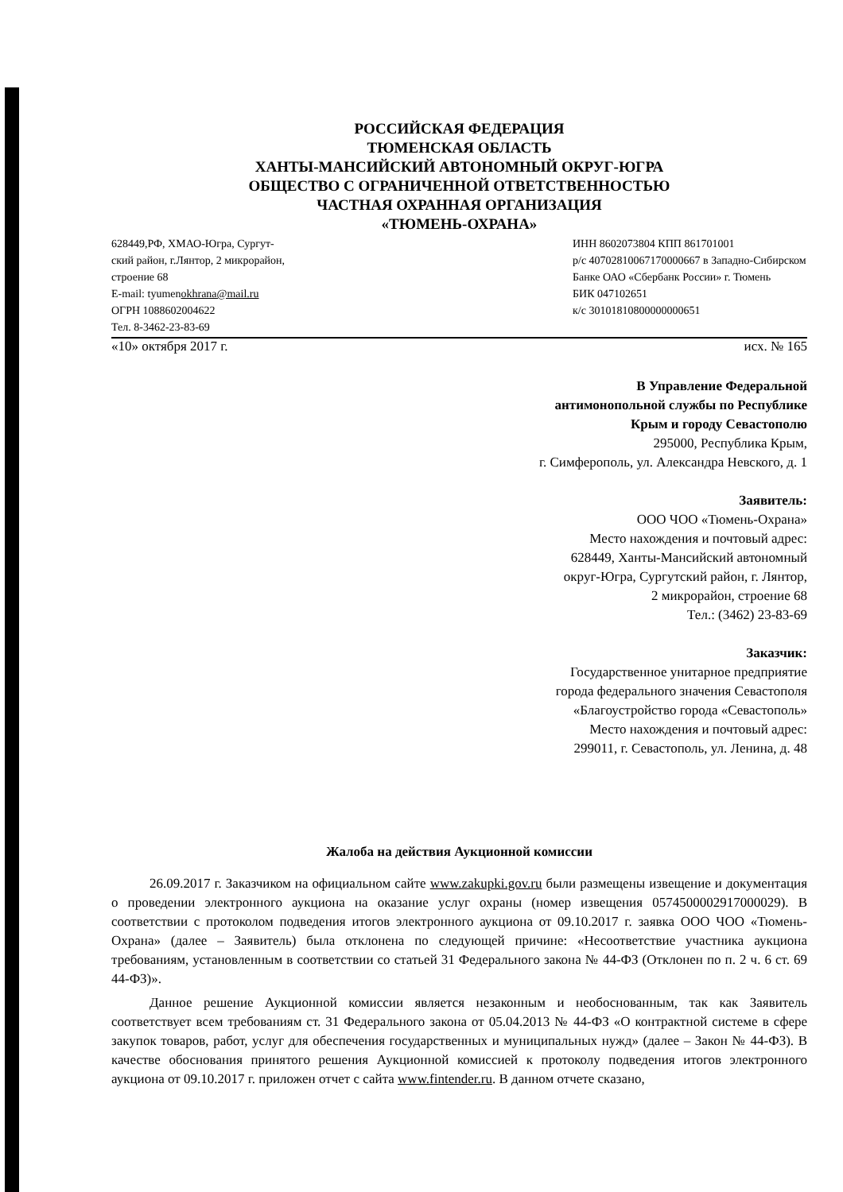РОССИЙСКАЯ ФЕДЕРАЦИЯ
ТЮМЕНСКАЯ ОБЛАСТЬ
ХАНТЫ-МАНСИЙСКИЙ АВТОНОМНЫЙ ОКРУГ-ЮГРА
ОБЩЕСТВО С ОГРАНИЧЕННОЙ ОТВЕТСТВЕННОСТЬЮ
ЧАСТНАЯ ОХРАННАЯ ОРГАНИЗАЦИЯ
«ТЮМЕНЬ-ОХРАНА»
628449,РФ, ХМАО-Югра, Сургут-
ский район, г.Лянтор, 2 микрорайон,
строение 68
E-mail: tyumenokhrana@mail.ru
ОГРН 1088602004622
Тел. 8-3462-23-83-69
ИНН 8602073804 КПП 861701001
р/с 40702810067170000667 в Западно-Сибирском Банке ОАО «Сбербанк России» г. Тюмень
БИК 047102651
к/с 30101810800000000651
«10» октября 2017 г. исх. № 165
В Управление Федеральной
антимонопольной службы по Республике
Крым и городу Севастополю
295000, Республика Крым,
г. Симферополь, ул. Александра Невского, д. 1
Заявитель:
ООО ЧОО «Тюмень-Охрана»
Место нахождения и почтовый адрес:
628449, Ханты-Мансийский автономный
округ-Югра, Сургутский район, г. Лянтор,
2 микрорайон, строение 68
Тел.: (3462) 23-83-69
Заказчик:
Государственное унитарное предприятие
города федерального значения Севастополя
«Благоустройство города «Севастополь»
Место нахождения и почтовый адрес:
299011, г. Севастополь, ул. Ленина, д. 48
Жалоба на действия Аукционной комиссии
26.09.2017 г. Заказчиком на официальном сайте www.zakupki.gov.ru были размещены извещение и документация о проведении электронного аукциона на оказание услуг охраны (номер извещения 0574500002917000029). В соответствии с протоколом подведения итогов электронного аукциона от 09.10.2017 г. заявка ООО ЧОО «Тюмень-Охрана» (далее – Заявитель) была отклонена по следующей причине: «Несоответствие участника аукциона требованиям, установленным в соответствии со статьей 31 Федерального закона № 44-ФЗ (Отклонен по п. 2 ч. 6 ст. 69 44-ФЗ)».
Данное решение Аукционной комиссии является незаконным и необоснованным, так как Заявитель соответствует всем требованиям ст. 31 Федерального закона от 05.04.2013 № 44-ФЗ «О контрактной системе в сфере закупок товаров, работ, услуг для обеспечения государственных и муниципальных нужд» (далее – Закон № 44-ФЗ). В качестве обоснования принятого решения Аукционной комиссией к протоколу подведения итогов электронного аукциона от 09.10.2017 г. приложен отчет с сайта www.fintender.ru. В данном отчете сказано,